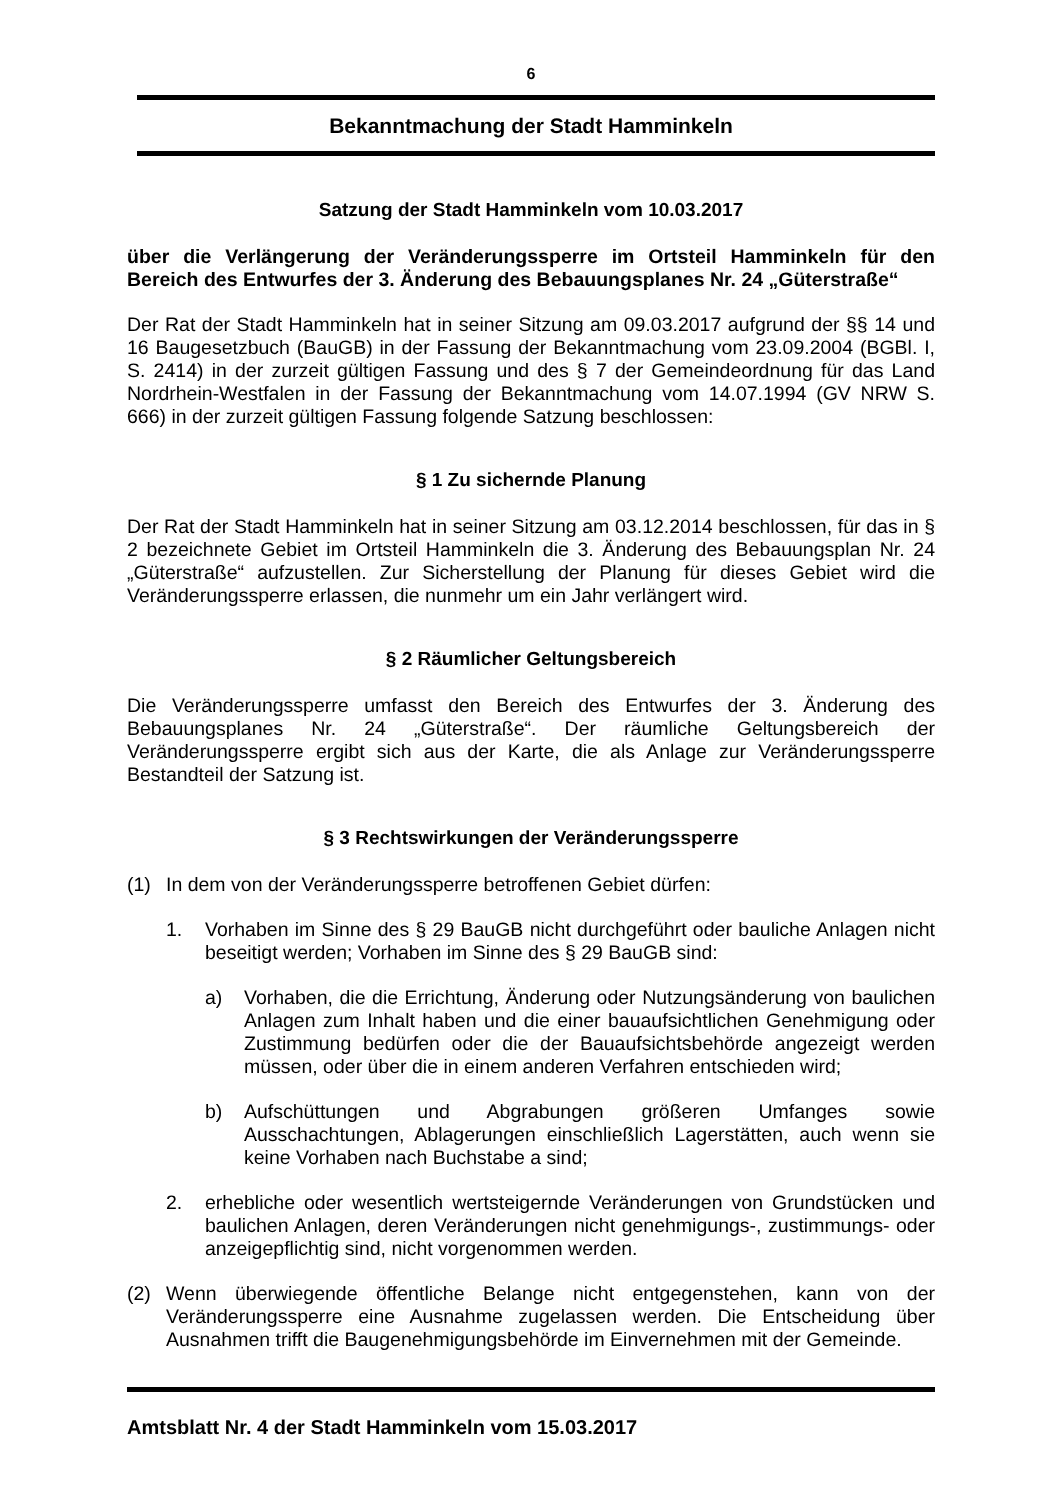6
Bekanntmachung der Stadt Hamminkeln
Satzung der Stadt Hamminkeln vom 10.03.2017
über die Verlängerung der Veränderungssperre im Ortsteil Hamminkeln für den Bereich des Entwurfes der 3. Änderung des Bebauungsplanes Nr. 24 „Güterstraße“
Der Rat der Stadt Hamminkeln hat in seiner Sitzung am 09.03.2017 aufgrund der §§ 14 und 16 Baugesetzbuch (BauGB) in der Fassung der Bekanntmachung vom 23.09.2004 (BGBl. I, S. 2414) in der zurzeit gültigen Fassung und des § 7 der Gemeindeordnung für das Land Nordrhein-Westfalen in der Fassung der Bekanntmachung vom 14.07.1994 (GV NRW S. 666) in der zurzeit gültigen Fassung folgende Satzung beschlossen:
§ 1 Zu sichernde Planung
Der Rat der Stadt Hamminkeln hat in seiner Sitzung am 03.12.2014 beschlossen, für das in § 2 bezeichnete Gebiet im Ortsteil Hamminkeln die 3. Änderung des Bebauungsplan Nr. 24 „Güterstraße“ aufzustellen. Zur Sicherstellung der Planung für dieses Gebiet wird die Veränderungssperre erlassen, die nunmehr um ein Jahr verlängert wird.
§ 2 Räumlicher Geltungsbereich
Die Veränderungssperre umfasst den Bereich des Entwurfes der 3. Änderung des Bebauungsplanes Nr. 24 „Güterstraße“. Der räumliche Geltungsbereich der Veränderungssperre ergibt sich aus der Karte, die als Anlage zur Veränderungssperre Bestandteil der Satzung ist.
§ 3 Rechtswirkungen der Veränderungssperre
(1) In dem von der Veränderungssperre betroffenen Gebiet dürfen:
1. Vorhaben im Sinne des § 29 BauGB nicht durchgeführt oder bauliche Anlagen nicht beseitigt werden; Vorhaben im Sinne des § 29 BauGB sind:
a) Vorhaben, die die Errichtung, Änderung oder Nutzungsänderung von baulichen Anlagen zum Inhalt haben und die einer bauaufsichtlichen Genehmigung oder Zustimmung bedürfen oder die der Bauaufsichtsbehörde angezeigt werden müssen, oder über die in einem anderen Verfahren entschieden wird;
b) Aufschüttungen und Abgrabungen größeren Umfanges sowie Ausschachtungen, Ablagerungen einschließlich Lagerstätten, auch wenn sie keine Vorhaben nach Buchstabe a sind;
2. erhebliche oder wesentlich wertsteigernde Veränderungen von Grundstücken und baulichen Anlagen, deren Veränderungen nicht genehmigungs-, zustimmungs- oder anzeigepflichtig sind, nicht vorgenommen werden.
(2) Wenn überwiegende öffentliche Belange nicht entgegenstehen, kann von der Veränderungssperre eine Ausnahme zugelassen werden. Die Entscheidung über Ausnahmen trifft die Baugenehmigungsbehörde im Einvernehmen mit der Gemeinde.
Amtsblatt Nr. 4 der Stadt Hamminkeln vom 15.03.2017